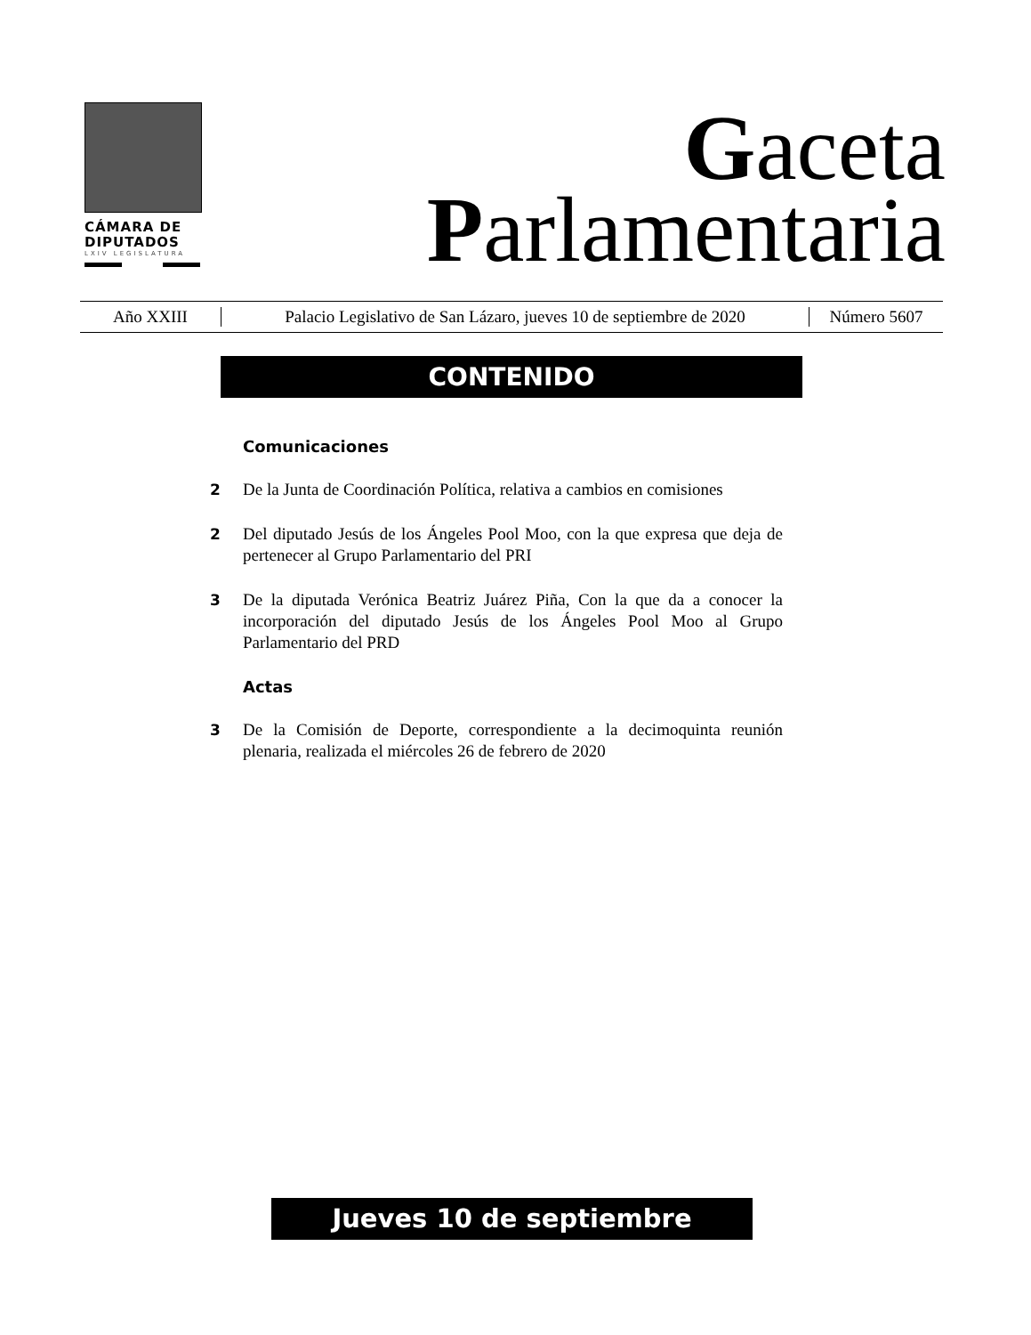CÁMARA DE
DIPUTADOS
LXIV LEGISLATURA
Gaceta
Parlamentaria
Año XXIII
Palacio Legislativo de San Lázaro, jueves 10 de septiembre de 2020
Número 5607
CONTENIDO
Comunicaciones
2 De la Junta de Coordinación Política, relativa a cambios en comisiones
2 Del diputado Jesús de los Ángeles Pool Moo, con la que expresa que deja de pertenecer al Grupo Parlamentario del PRI
3 De la diputada Verónica Beatriz Juárez Piña, Con la que da a conocer la incorporación del diputado Jesús de los Ángeles Pool Moo al Grupo Parlamentario del PRD
Actas
3 De la Comisión de Deporte, correspondiente a la decimoquinta reunión plenaria, realizada el miércoles 26 de febrero de 2020
Jueves 10 de septiembre